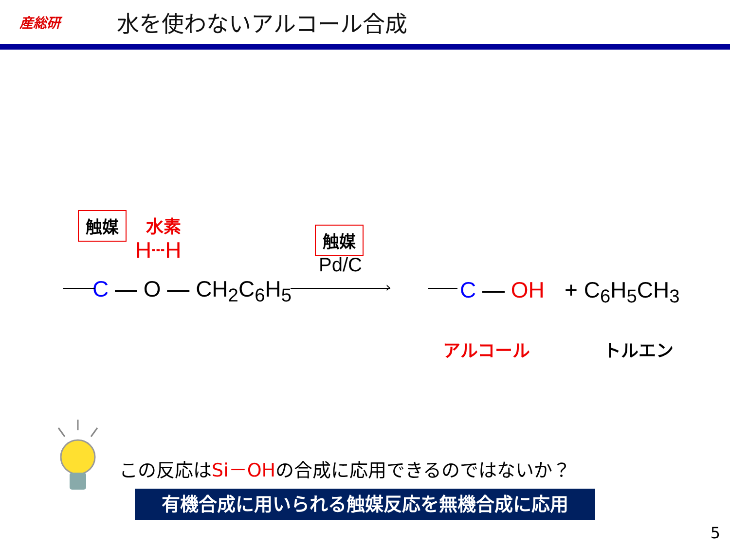産総研
水を使わないアルコール合成
触媒 水素
H┄H
C — O — CH<sub>2</sub>C<sub>6</sub>H<sub>5</sub>
触媒
Pd/C
› C — OH + C<sub>6</sub>H<sub>5</sub>CH<sub>3</sub>
アルコール トルエン
この反応はSi－OHの合成に応用できるのではないか？
有機合成に用いられる触媒反応を無機合成に応用
5